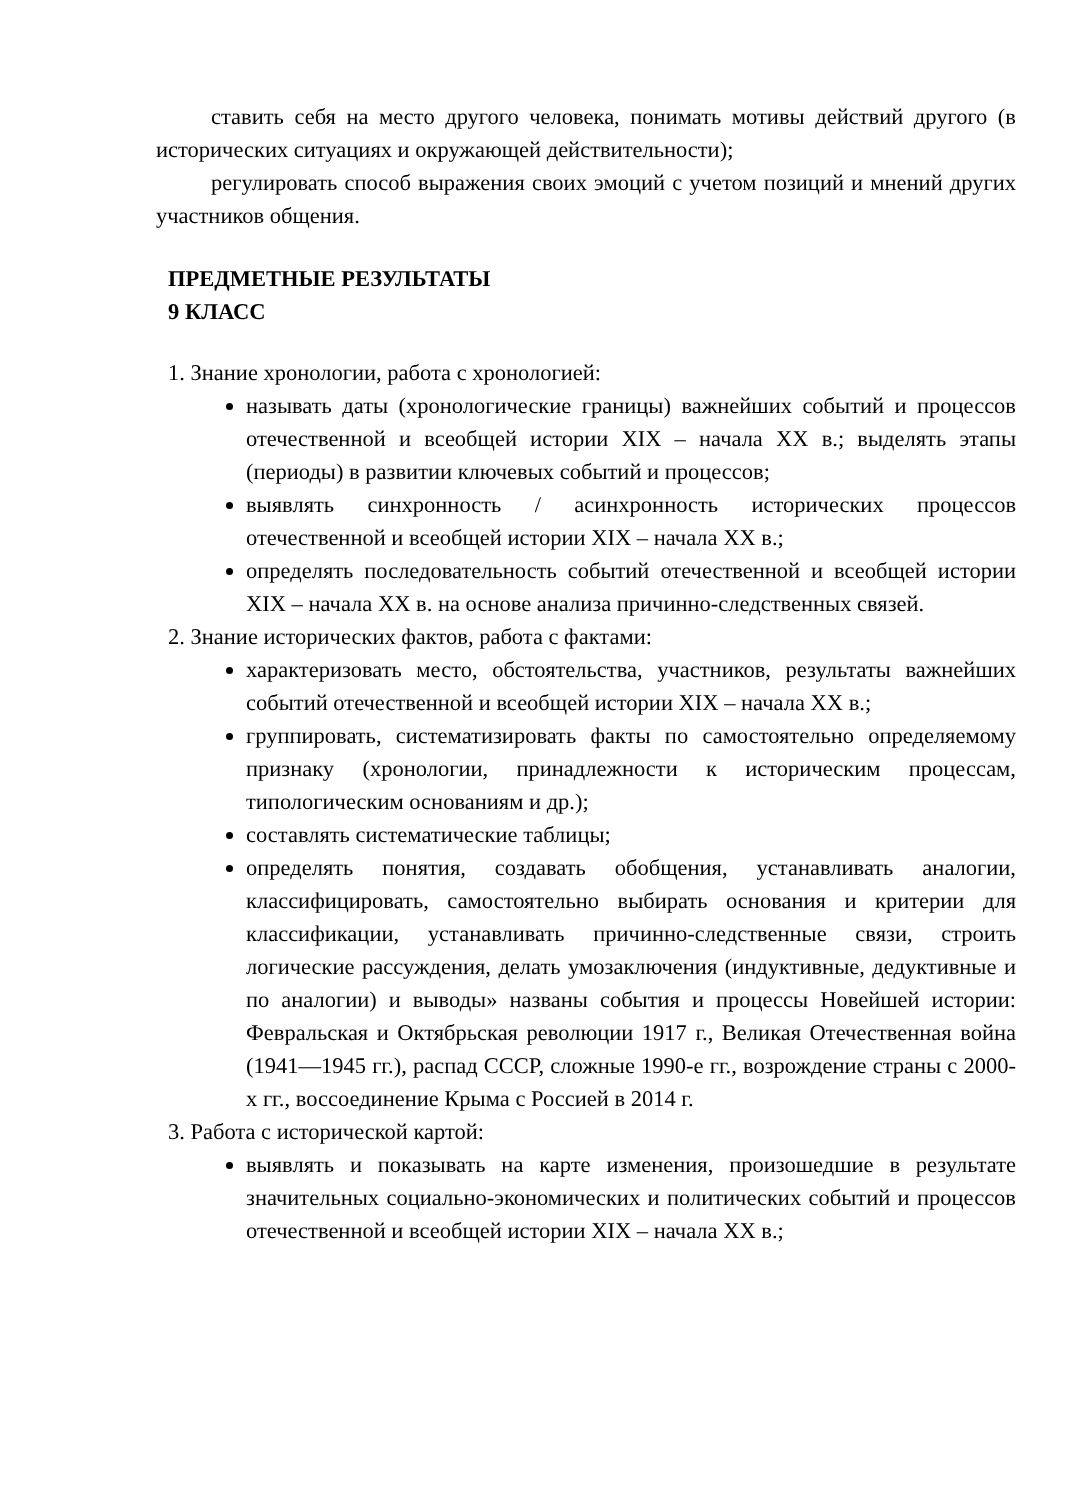ставить себя на место другого человека, понимать мотивы действий другого (в исторических ситуациях и окружающей действительности);
регулировать способ выражения своих эмоций с учетом позиций и мнений других участников общения.
ПРЕДМЕТНЫЕ РЕЗУЛЬТАТЫ
9 КЛАСС
1. Знание хронологии, работа с хронологией:
называть даты (хронологические границы) важнейших событий и процессов отечественной и всеобщей истории XIX – начала XX в.; выделять этапы (периоды) в развитии ключевых событий и процессов;
выявлять синхронность / асинхронность исторических процессов отечественной и всеобщей истории XIX – начала XX в.;
определять последовательность событий отечественной и всеобщей истории XIX – начала XX в. на основе анализа причинно-следственных связей.
2. Знание исторических фактов, работа с фактами:
характеризовать место, обстоятельства, участников, результаты важнейших событий отечественной и всеобщей истории XIX – начала XX в.;
группировать, систематизировать факты по самостоятельно определяемому признаку (хронологии, принадлежности к историческим процессам, типологическим основаниям и др.);
составлять систематические таблицы;
определять понятия, создавать обобщения, устанавливать аналогии, классифицировать, самостоятельно выбирать основания и критерии для классификации, устанавливать причинно-следственные связи, строить логические рассуждения, делать умозаключения (индуктивные, дедуктивные и по аналогии) и выводы» названы события и процессы Новейшей истории: Февральская и Октябрьская революции 1917 г., Великая Отечественная война (1941—1945 гг.), распад СССР, сложные 1990-е гг., возрождение страны с 2000-х гг., воссоединение Крыма с Россией в 2014 г.
3. Работа с исторической картой:
выявлять и показывать на карте изменения, произошедшие в результате значительных социально-экономических и политических событий и процессов отечественной и всеобщей истории XIX – начала XX в.;